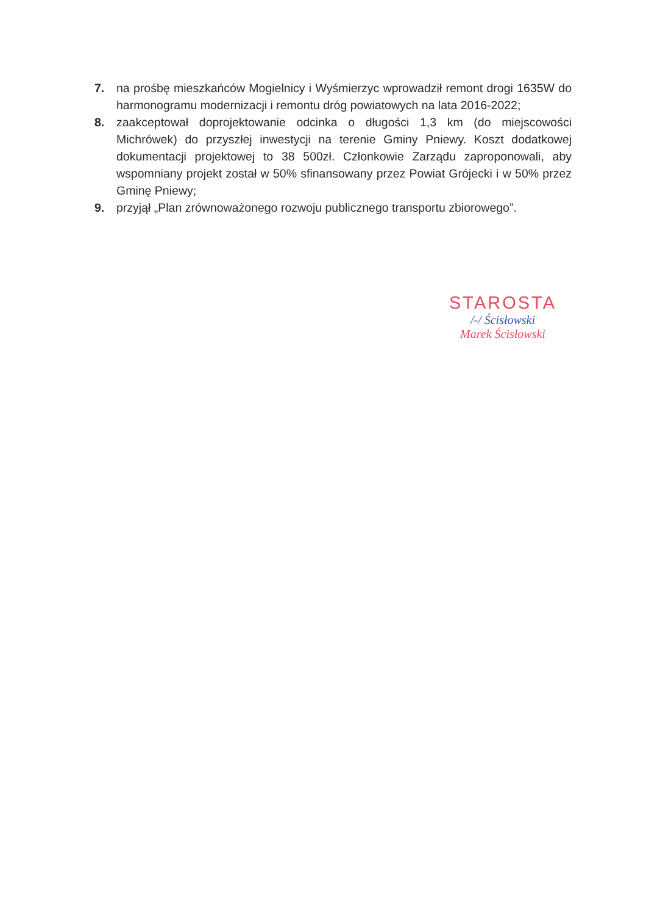7. na prośbę mieszkańców Mogielnicy i Wyśmierzyc wprowadził remont drogi 1635W do harmonogramu modernizacji i remontu dróg powiatowych na lata 2016-2022;
8. zaakceptował doprojektowanie odcinka o długości 1,3 km (do miejscowości Michrówek) do przyszłej inwestycji na terenie Gminy Pniewy. Koszt dodatkowej dokumentacji projektowej to 38 500zł. Członkowie Zarządu zaproponowali, aby wspomniany projekt został w 50% sfinansowany przez Powiat Grójecki i w 50% przez Gminę Pniewy;
9. przyjął „Plan zrównoważonego rozwoju publicznego transportu zbiorowego”.
STAROSTA
/-/ Ścisłowski
Marek Ścisłowski